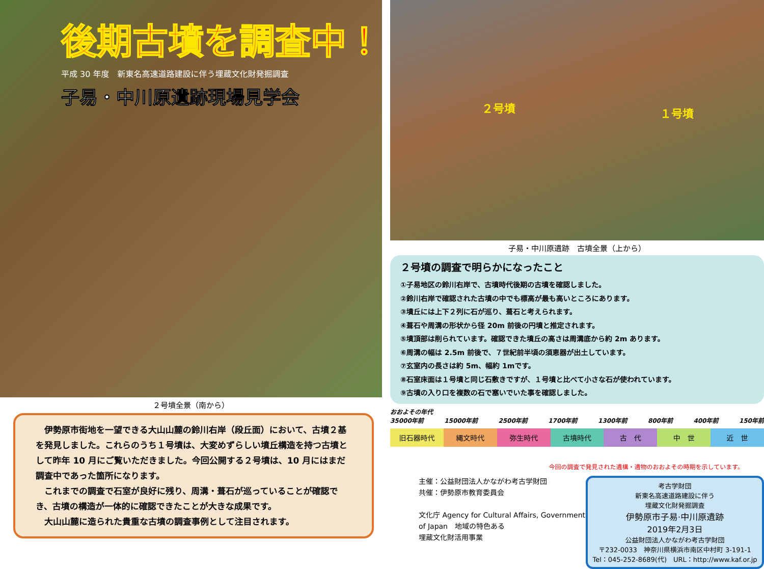後期古墳を調査中！
平成 30 年度　新東名高速道路建設に伴う埋蔵文化財発掘調査
子易・中川原遺跡現場見学会
２号墳全景（南から）
　伊勢原市街地を一望できる大山山麓の鈴川右岸（段丘面）において、古墳２基を発見しました。これらのうち１号墳は、大変めずらしい墳丘構造を持つ古墳として昨年 10 月にご覧いただきました。今回公開する２号墳は、10 月にはまだ調査中であった箇所になります。
　これまでの調査で石室が良好に残り、周溝・葺石が巡っていることが確認でき、古墳の構造が一体的に確認できたことが大きな成果です。
　大山山麓に造られた貴重な古墳の調査事例として注目されます。
２号墳 １号墳
子易・中川原遺跡　古墳全景（上から）
２号墳の調査で明らかになったこと
①子易地区の鈴川右岸で、古墳時代後期の古墳を確認しました。
②鈴川右岸で確認された古墳の中でも標高が最も高いところにあります。
③墳丘には上下２列に石が巡り、葺石と考えられます。
④葺石や周溝の形状から径 20m 前後の円墳と推定されます。
⑤墳頂部は削られています。確認できた墳丘の高さは周溝底から約 2m あります。
⑥周溝の幅は 2.5m 前後で、７世紀前半頃の須恵器が出土しています。
⑦玄室内の長さは約 5m、幅約 1mです。
⑧石室床面は１号墳と同じ石敷きですが、１号墳と比べて小さな石が使われています。
⑨古墳の入り口を複数の石で塞いでいた事を確認しました。
おおよその年代
35000年前 15000年前 2500年前 1700年前 1300年前 800年前 400年前 150年前
旧石器時代 縄文時代 弥生時代 古墳時代 古　代 中　世 近　世
今回の調査で発見された遺構・遺物のおおよその時期を示しています。
主催：公益財団法人かながわ考古学財団
共催：伊勢原市教育委員会
文化庁 Agency for Cultural Affairs, Government of Japan　地域の特色ある
埋蔵文化財活用事業
考古学財団
新東名高速道路建設に伴う
埋蔵文化財発掘調査
伊勢原市子易·中川原遺跡
2019年2月3日
公益財団法人かながわ考古学財団
〒232-0033　神奈川県横浜市南区中村町 3-191-1
Tel：045-252-8689(代)　URL：http://www.kaf.or.jp